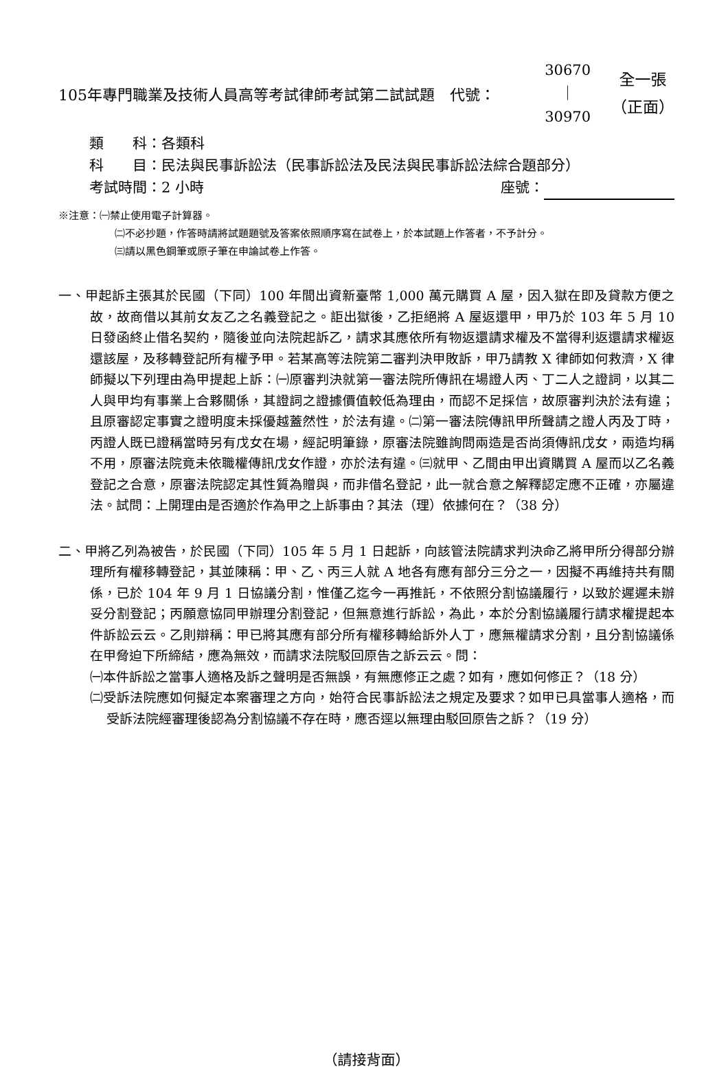105年專門職業及技術人員高等考試律師考試第二試試題　代號：
30670
｜
30970
全一張
（正面）
類　　科：各類科
科　　目：民法與民事訴訟法（民事訴訟法及民法與民事訴訟法綜合題部分）
考試時間：2 小時 座號：
※注意：㈠禁止使用電子計算器。
㈡不必抄題，作答時請將試題題號及答案依照順序寫在試卷上，於本試題上作答者，不予計分。
㈢請以黑色鋼筆或原子筆在申論試卷上作答。
一、甲起訴主張其於民國（下同）100 年間出資新臺幣 1,000 萬元購買 A 屋，因入獄在即及貸款方便之故，故商借以其前女友乙之名義登記之。詎出獄後，乙拒絕將 A 屋返還甲，甲乃於 103 年 5 月 10 日發函終止借名契約，隨後並向法院起訴乙，請求其應依所有物返還請求權及不當得利返還請求權返還該屋，及移轉登記所有權予甲。若某高等法院第二審判決甲敗訴，甲乃請教 X 律師如何救濟，X 律師擬以下列理由為甲提起上訴：㈠原審判決就第一審法院所傳訊在場證人丙、丁二人之證詞，以其二人與甲均有事業上合夥關係，其證詞之證據價值較低為理由，而認不足採信，故原審判決於法有違；且原審認定事實之證明度未採優越蓋然性，於法有違。㈡第一審法院傳訊甲所聲請之證人丙及丁時，丙證人既已證稱當時另有戊女在場，經記明筆錄，原審法院雖詢問兩造是否尚須傳訊戊女，兩造均稱不用，原審法院竟未依職權傳訊戊女作證，亦於法有違。㈢就甲、乙間由甲出資購買 A 屋而以乙名義登記之合意，原審法院認定其性質為贈與，而非借名登記，此一就合意之解釋認定應不正確，亦屬違法。試問：上開理由是否適於作為甲之上訴事由？其法（理）依據何在？（38 分）
二、甲將乙列為被告，於民國（下同）105 年 5 月 1 日起訴，向該管法院請求判決命乙將甲所分得部分辦理所有權移轉登記，其並陳稱：甲、乙、丙三人就 A 地各有應有部分三分之一，因擬不再維持共有關係，已於 104 年 9 月 1 日協議分割，惟僅乙迄今一再推託，不依照分割協議履行，以致於遲遲未辦妥分割登記；丙願意協同甲辦理分割登記，但無意進行訴訟，為此，本於分割協議履行請求權提起本件訴訟云云。乙則辯稱：甲已將其應有部分所有權移轉給訴外人丁，應無權請求分割，且分割協議係在甲脅迫下所締結，應為無效，而請求法院駁回原告之訴云云。問：
㈠本件訴訟之當事人適格及訴之聲明是否無誤，有無應修正之處？如有，應如何修正？（18 分）
㈡受訴法院應如何擬定本案審理之方向，始符合民事訴訟法之規定及要求？如甲已具當事人適格，而受訴法院經審理後認為分割協議不存在時，應否逕以無理由駁回原告之訴？（19 分）
（請接背面）